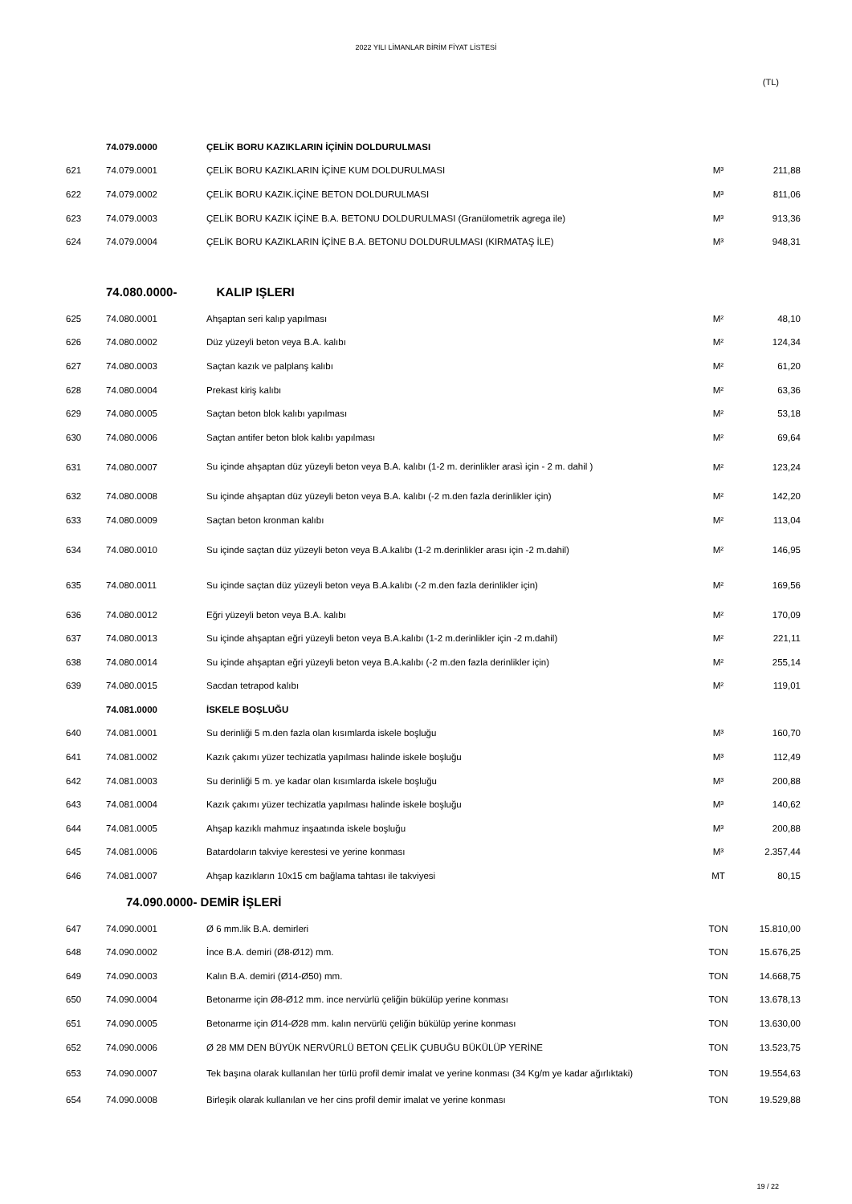2022 YILI LİMANLAR BİRİM FİYAT LİSTESİ
(TL)
| | 74.079.0000 | ÇELİK BORU KAZIKLARIN İÇİNİN DOLDURULMASI | | |
| 621 | 74.079.0001 | ÇELİK BORU KAZIKLARIN İÇİNE KUM DOLDURULMASI | M³ | 211,88 |
| 622 | 74.079.0002 | ÇELİK BORU KAZIK.İÇİNE BETON DOLDURULMASI | M³ | 811,06 |
| 623 | 74.079.0003 | ÇELİK BORU KAZIK İÇİNE B.A. BETONU DOLDURULMASI (Granülometrik agrega ile) | M³ | 913,36 |
| 624 | 74.079.0004 | ÇELİK BORU KAZIKLARIN İÇİNE B.A. BETONU DOLDURULMASI (KIRMATAŞ İLE) | M³ | 948,31 |
| | 74.080.0000- | KALIP IŞLERI | | |
| 625 | 74.080.0001 | Ahşaptan seri kalıp yapılması | M² | 48,10 |
| 626 | 74.080.0002 | Düz yüzeyli beton veya B.A. kalıbı | M² | 124,34 |
| 627 | 74.080.0003 | Saçtan kazık ve palplanş kalıbı | M² | 61,20 |
| 628 | 74.080.0004 | Prekast kiriş kalıbı | M² | 63,36 |
| 629 | 74.080.0005 | Saçtan beton blok kalıbı yapılması | M² | 53,18 |
| 630 | 74.080.0006 | Saçtan antifer beton blok kalıbı yapılması | M² | 69,64 |
| 631 | 74.080.0007 | Su içinde ahşaptan düz yüzeyli beton veya B.A. kalıbı (1-2 m. derinlikler arasì için - 2 m. dahil ) | M² | 123,24 |
| 632 | 74.080.0008 | Su içinde ahşaptan düz yüzeyli beton veya B.A. kalıbı (-2 m.den fazla derinlikler için) | M² | 142,20 |
| 633 | 74.080.0009 | Saçtan beton kronman kalıbı | M² | 113,04 |
| 634 | 74.080.0010 | Su içinde saçtan düz yüzeyli beton veya B.A.kalıbı (1-2 m.derinlikler arası için -2 m.dahil) | M² | 146,95 |
| 635 | 74.080.0011 | Su içinde saçtan düz yüzeyli beton veya B.A.kalıbı (-2 m.den fazla derinlikler için) | M² | 169,56 |
| 636 | 74.080.0012 | Eğri yüzeyli beton veya B.A. kalıbı | M² | 170,09 |
| 637 | 74.080.0013 | Su içinde ahşaptan eğri yüzeyli beton veya B.A.kalıbı (1-2 m.derinlikler için -2 m.dahil) | M² | 221,11 |
| 638 | 74.080.0014 | Su içinde ahşaptan eğri yüzeyli beton veya B.A.kalıbı (-2 m.den fazla derinlikler için) | M² | 255,14 |
| 639 | 74.080.0015 | Sacdan tetrapod kalıbı | M² | 119,01 |
| | 74.081.0000 | İSKELE BOŞLUĞU | | |
| 640 | 74.081.0001 | Su derinliği 5 m.den fazla olan kısımlarda iskele boşluğu | M³ | 160,70 |
| 641 | 74.081.0002 | Kazık çakımı yüzer techizatla yapılması halinde iskele boşluğu | M³ | 112,49 |
| 642 | 74.081.0003 | Su derinliği 5 m. ye kadar olan kısımlarda iskele boşluğu | M³ | 200,88 |
| 643 | 74.081.0004 | Kazık çakımı yüzer techizatla yapılması halinde iskele boşluğu | M³ | 140,62 |
| 644 | 74.081.0005 | Ahşap kazıklı mahmuz inşaatında iskele boşluğu | M³ | 200,88 |
| 645 | 74.081.0006 | Batardoların takviye kerestesi ve yerine konması | M³ | 2.357,44 |
| 646 | 74.081.0007 | Ahşap kazıkların 10x15 cm bağlama tahtası ile takviyesi | MT | 80,15 |
| | 74.090.0000- DEMİR İŞLERİ | | | |
| 647 | 74.090.0001 | Ø 6 mm.lik B.A. demirleri | TON | 15.810,00 |
| 648 | 74.090.0002 | İnce B.A. demiri (Ø8-Ø12) mm. | TON | 15.676,25 |
| 649 | 74.090.0003 | Kalın B.A. demiri (Ø14-Ø50) mm. | TON | 14.668,75 |
| 650 | 74.090.0004 | Betonarme için Ø8-Ø12 mm. ince nervürlü çeliğin bükülüp yerine konması | TON | 13.678,13 |
| 651 | 74.090.0005 | Betonarme için Ø14-Ø28 mm. kalın nervürlü çeliğin bükülüp yerine konması | TON | 13.630,00 |
| 652 | 74.090.0006 | Ø 28 MM DEN BÜYÜK NERVÜRLÜ BETON ÇELİK ÇUBUĞU BÜKÜLÜP YERİNE | TON | 13.523,75 |
| 653 | 74.090.0007 | Tek başına olarak kullanılan her türlü profil demir imalat ve yerine konması (34 Kg/m ye kadar ağırlıktaki) | TON | 19.554,63 |
| 654 | 74.090.0008 | Birleşik olarak kullanılan ve her cins profil demir imalat ve yerine konması | TON | 19.529,88 |
19 / 22